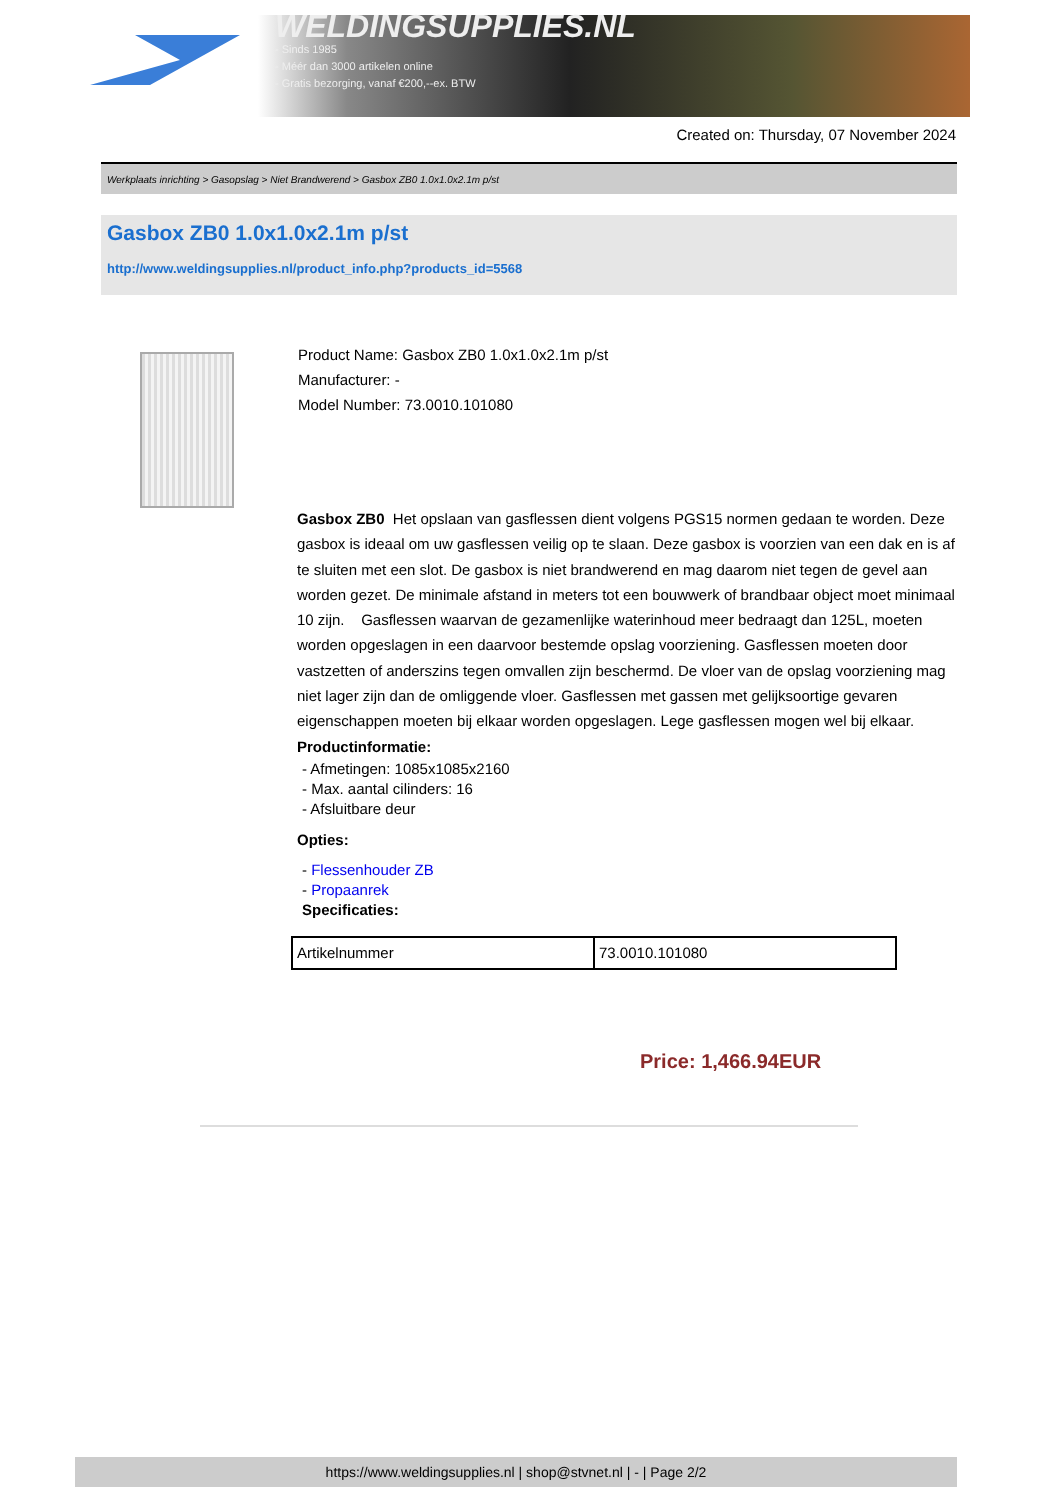WELDINGSUPPLIES.NL
- Sinds 1985
- Méér dan 3000 artikelen online
- Gratis bezorging, vanaf €200,--ex. BTW
Created on: Thursday, 07 November 2024
Werkplaats inrichting > Gasopslag > Niet Brandwerend > Gasbox ZB0 1.0x1.0x2.1m p/st
Gasbox ZB0 1.0x1.0x2.1m p/st
http://www.weldingsupplies.nl/product_info.php?products_id=5568
Product Name: Gasbox ZB0 1.0x1.0x2.1m p/st
Manufacturer: -
Model Number: 73.0010.101080
Gasbox ZB0 Het opslaan van gasflessen dient volgens PGS15 normen gedaan te worden. Deze gasbox is ideaal om uw gasflessen veilig op te slaan. Deze gasbox is voorzien van een dak en is af te sluiten met een slot. De gasbox is niet brandwerend en mag daarom niet tegen de gevel aan worden gezet. De minimale afstand in meters tot een bouwwerk of brandbaar object moet minimaal 10 zijn. Gasflessen waarvan de gezamenlijke waterinhoud meer bedraagt dan 125L, moeten worden opgeslagen in een daarvoor bestemde opslag voorziening. Gasflessen moeten door vastzetten of anderszins tegen omvallen zijn beschermd. De vloer van de opslag voorziening mag niet lager zijn dan de omliggende vloer. Gasflessen met gassen met gelijksoortige gevaren eigenschappen moeten bij elkaar worden opgeslagen. Lege gasflessen mogen wel bij elkaar.
Productinformatie:
- Afmetingen: 1085x1085x2160
- Max. aantal cilinders: 16
- Afsluitbare deur
Opties:
- Flessenhouder ZB
- Propaanrek
Specificaties:
| Artikelnummer | 73.0010.101080 |
Price: 1,466.94EUR
https://www.weldingsupplies.nl | shop@stvnet.nl | - | Page 2/2